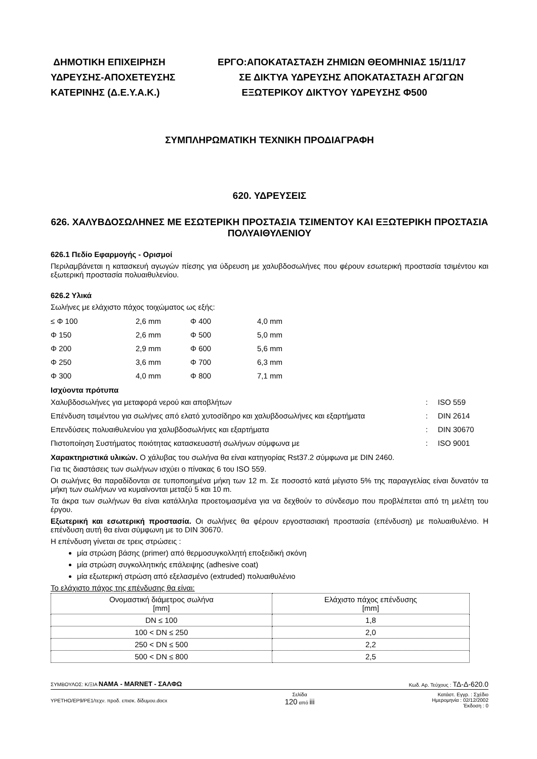ΔΗΜΟΤΙΚΗ ΕΠΙΧΕΙΡΗΣΗ
ΥΔΡΕΥΣΗΣ-ΑΠΟΧΕΤΕΥΣΗΣ
ΚΑΤΕΡΙΝΗΣ (Δ.Ε.Υ.Α.Κ.)
ΕΡΓΟ:ΑΠΟΚΑΤΑΣΤΑΣΗ ΖΗΜΙΩΝ ΘΕΟΜΗΝΙΑΣ 15/11/17
ΣΕ ΔΙΚΤΥΑ ΥΔΡΕΥΣΗΣ ΑΠΟΚΑΤΑΣΤΑΣΗ ΑΓΩΓΩΝ
ΕΞΩΤΕΡΙΚΟΥ ΔΙΚΤΥΟΥ ΥΔΡΕΥΣΗΣ Φ500
ΣΥΜΠΛΗΡΩΜΑΤΙΚΗ ΤΕΧΝΙΚΗ ΠΡΟΔΙΑΓΡΑΦΗ
620. ΥΔΡΕΥΣΕΙΣ
626. ΧΑΛΥΒΔΟΣΩΛΗΝΕΣ ΜΕ ΕΣΩΤΕΡΙΚΗ ΠΡΟΣΤΑΣΙΑ ΤΣΙΜΕΝΤΟΥ ΚΑΙ ΕΞΩΤΕΡΙΚΗ ΠΡΟΣΤΑΣΙΑ ΠΟΛΥΑΙΘΥΛΕΝΙΟΥ
626.1 Πεδίο Εφαρμογής - Ορισμοί
Περιλαμβάνεται η κατασκευή αγωγών πίεσης για ύδρευση με χαλυβδοσωλήνες που φέρουν εσωτερική προστασία τσιμέντου και εξωτερική προστασία πολυαιθυλενίου.
626.2 Υλικά
Σωλήνες με ελάχιστο πάχος τοιχώματος ως εξής:
| ≤ Φ 100 | 2,6 mm | Φ 400 | 4,0 mm |
| Φ 150 | 2,6 mm | Φ 500 | 5,0 mm |
| Φ 200 | 2,9 mm | Φ 600 | 5,6 mm |
| Φ 250 | 3,6 mm | Φ 700 | 6,3 mm |
| Φ 300 | 4,0 mm | Φ 800 | 7,1 mm |
Ισχύοντα πρότυπα
| Χαλυβδοσωλήνες για μεταφορά νερού και αποβλήτων | : | ISO 559 |
| Επένδυση τσιμέντου για σωλήνες από ελατό χυτοσίδηρο και χαλυβδοσωλήνες και εξαρτήματα | : | DIN 2614 |
| Επενδύσεις πολυαιθυλενίου για χαλυβδοσωλήνες και εξαρτήματα | : | DIN 30670 |
| Πιστοποίηση Συστήματος ποιότητας κατασκευαστή σωλήνων σύμφωνα με | : | ISO 9001 |
Χαρακτηριστικά υλικών. Ο χάλυβας του σωλήνα θα είναι κατηγορίας Rst37.2 σύμφωνα με DIN 2460.
Για τις διαστάσεις των σωλήνων ισχύει ο πίνακας 6 του ISO 559.
Οι σωλήνες θα παραδίδονται σε τυποποιημένα μήκη των 12 m. Σε ποσοστό κατά μέγιστο 5% της παραγγελίας είναι δυνατόν τα μήκη των σωλήνων να κυμαίνονται μεταξύ 5 και 10 m.
Τα άκρα των σωλήνων θα είναι κατάλληλα προετοιμασμένα για να δεχθούν το σύνδεσμο που προβλέπεται από τη μελέτη του έργου.
Εξωτερική και εσωτερική προστασία. Οι σωλήνες θα φέρουν εργοστασιακή προστασία (επένδυση) με πολυαιθυλένιο. Η επένδυση αυτή θα είναι σύμφωνη με το DIN 30670.
Η επένδυση γίνεται σε τρεις στρώσεις :
μία στρώση βάσης (primer) από θερμοσυγκολλητή εποξειδική σκόνη
μία στρώση συγκολλητικής επάλειψης (adhesive coat)
μία εξωτερική στρώση από εξελασμένο (extruded) πολυαιθυλένιο
Το ελάχιστο πάχος της επένδυσης θα είναι:
| Ονομαστική διάμετρος σωλήνα [mm] | Ελάχιστο πάχος επένδυσης [mm] |
| DN ≤ 100 | 1,8 |
| 100 < DN ≤ 250 | 2,0 |
| 250 < DN ≤ 500 | 2,2 |
| 500 < DN ≤ 800 | 2,5 |
ΣΥΜΒΟΥΛΟΣ: Κ/ΞΙΑ ΝΑΜΑ - MARNET - ΣΑΛΦΩ Κωδ. Αρ. Τεύχους : ΤΔ-Δ-620.0
ΥΡΕΤΗΟ/ΕΡ9/ΡΕ1/τεχν. προδ. επισκ. δίδυμου.docx Σελίδα
120 από iii Κατάστ. Εγγρ. : Σχέδιο
Ημερομηνία : 02/12/2002
Έκδοση : 0